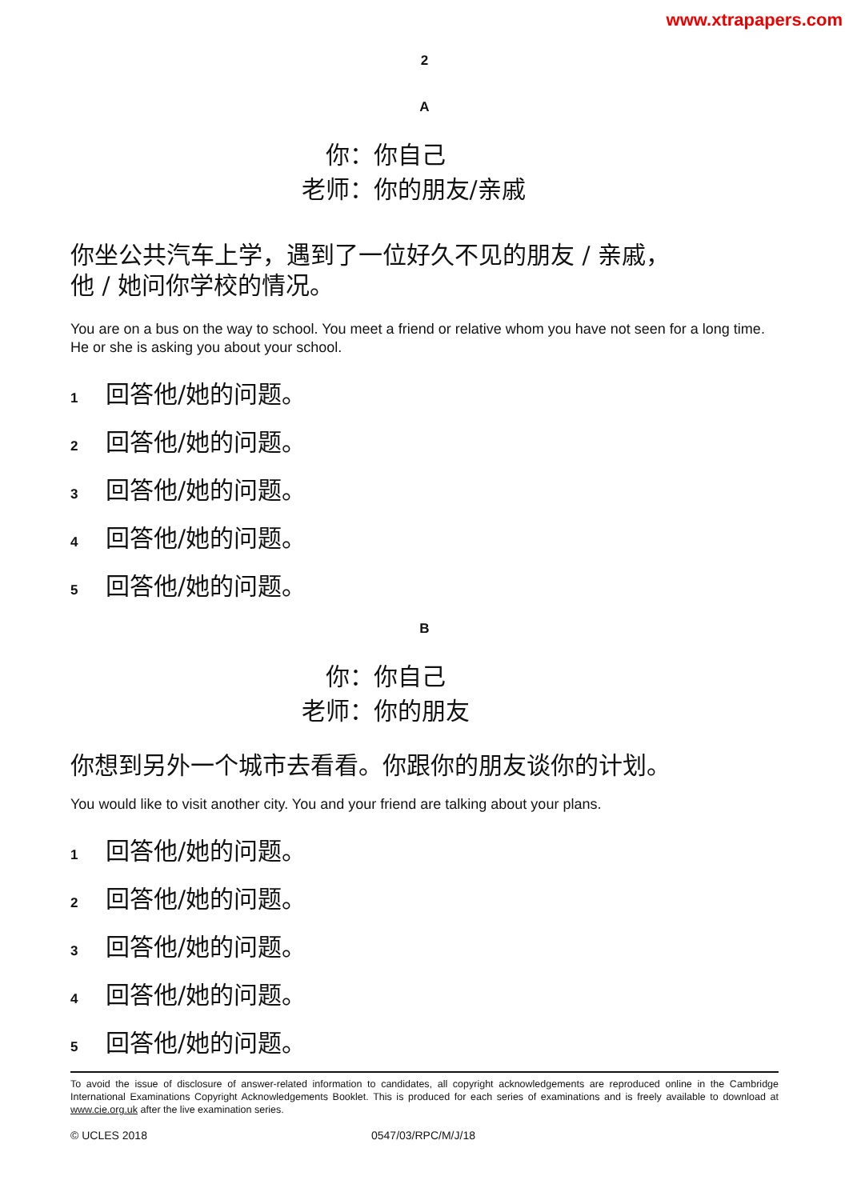www.xtrapapers.com
2
A
你： 你自己
老师： 你的朋友/亲戚
你坐公共汽车上学，遇到了一位好久不见的朋友 / 亲戚，
他 / 她问你学校的情况。
You are on a bus on the way to school. You meet a friend or relative whom you have not seen for a long time. He or she is asking you about your school.
1 回答他/她的问题。
2 回答他/她的问题。
3 回答他/她的问题。
4 回答他/她的问题。
5 回答他/她的问题。
B
你： 你自己
老师： 你的朋友
你想到另外一个城市去看看。你跟你的朋友谈你的计划。
You would like to visit another city. You and your friend are talking about your plans.
1 回答他/她的问题。
2 回答他/她的问题。
3 回答他/她的问题。
4 回答他/她的问题。
5 回答他/她的问题。
To avoid the issue of disclosure of answer-related information to candidates, all copyright acknowledgements are reproduced online in the Cambridge International Examinations Copyright Acknowledgements Booklet. This is produced for each series of examinations and is freely available to download at www.cie.org.uk after the live examination series.
© UCLES 2018 0547/03/RPC/M/J/18